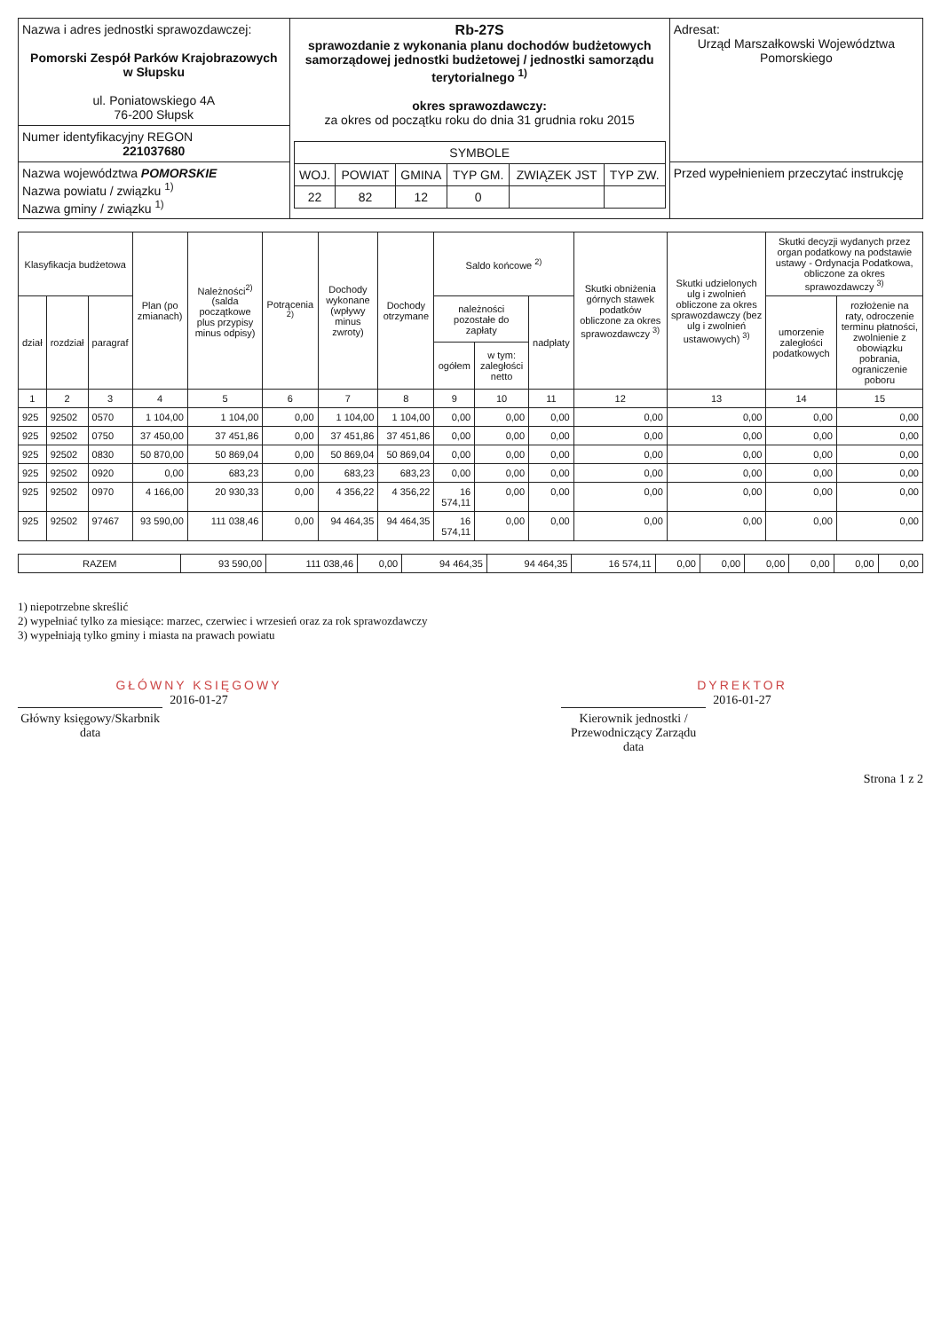| Nazwa i adres jednostki sprawozdawczej: Pomorski Zespół Parków Krajobrazowych w Słupsku ul. Poniatowskiego 4A 76-200 Słupsk | Rb-27S sprawozdanie z wykonania planu dochodów budżetowych samorządowej jednostki budżetowej / jednostki samorządu terytorialnego <sup>1)</sup> okres sprawozdawczy: za okres od początku roku do dnia 31 grudnia roku 2015 / SYMBOLE / / / / / / / --- / --- / --- / --- / --- / --- / / WOJ. / POWIAT / GMINA / TYP GM. / ZWIĄZEK JST / TYP ZW. / / 22 / 82 / 12 / 0 / / / | Adresat: Urząd Marszałkowski Województwa Pomorskiego |
| Numer identyfikacyjny REGON 221037680 | | |
| Nazwa województwa POMORSKIE Nazwa powiatu / związku <sup>1)</sup> Nazwa gminy / związku <sup>1)</sup> | | Przed wypełnieniem przeczytać instrukcję |
| Klasyfikacja budżetowa | | | Plan (po zmianach) | Należności<sup>2)</sup> (salda początkowe plus przypisy minus odpisy) | Potrącenia <sup>2)</sup> | Dochody wykonane (wpływy minus zwroty) | Dochody otrzymane | Saldo końcowe <sup>2)</sup> | | | Skutki obniżenia górnych stawek podatków obliczone za okres sprawozdawczy <sup>3)</sup> | Skutki udzielonych ulg i zwolnień obliczone za okres sprawozdawczy (bez ulg i zwolnień ustawowych) <sup>3)</sup> | Skutki decyzji wydanych przez organ podatkowy na podstawie ustawy - Ordynacja Podatkowa, obliczone za okres sprawozdawczy <sup>3)</sup> | |
| --- | --- | --- | --- | --- | --- | --- | --- | --- | --- | --- | --- | --- | --- | --- |
| dział | rozdział | paragraf | | | | | | należności pozostałe do zapłaty | | nadpłaty | | | umorzenie zaległości podatkowych | rozłożenie na raty, odroczenie terminu płatności, zwolnienie z obowiązku pobrania, ograniczenie poboru |
| | | | | | | | | ogółem | w tym: zaległości netto | | | | | |
| 1 | 2 | 3 | 4 | 5 | 6 | 7 | 8 | 9 | 10 | 11 | 12 | 13 | 14 | 15 |
| 925 | 92502 | 0570 | 1 104,00 | 1 104,00 | 0,00 | 1 104,00 | 1 104,00 | 0,00 | 0,00 | 0,00 | 0,00 | 0,00 | 0,00 | 0,00 |
| 925 | 92502 | 0750 | 37 450,00 | 37 451,86 | 0,00 | 37 451,86 | 37 451,86 | 0,00 | 0,00 | 0,00 | 0,00 | 0,00 | 0,00 | 0,00 |
| 925 | 92502 | 0830 | 50 870,00 | 50 869,04 | 0,00 | 50 869,04 | 50 869,04 | 0,00 | 0,00 | 0,00 | 0,00 | 0,00 | 0,00 | 0,00 |
| 925 | 92502 | 0920 | 0,00 | 683,23 | 0,00 | 683,23 | 683,23 | 0,00 | 0,00 | 0,00 | 0,00 | 0,00 | 0,00 | 0,00 |
| 925 | 92502 | 0970 | 4 166,00 | 20 930,33 | 0,00 | 4 356,22 | 4 356,22 | 16 574,11 | 0,00 | 0,00 | 0,00 | 0,00 | 0,00 | 0,00 |
| 925 | 92502 | 97467 | 93 590,00 | 111 038,46 | 0,00 | 94 464,35 | 94 464,35 | 16 574,11 | 0,00 | 0,00 | 0,00 | 0,00 | 0,00 | 0,00 |
| RAZEM | 93 590,00 | 111 038,46 | 0,00 | 94 464,35 | 94 464,35 | 16 574,11 | 0,00 | 0,00 | 0,00 | 0,00 | 0,00 | 0,00 |
1) niepotrzebne skreślić
2) wypełniać tylko za miesiące: marzec, czerwiec i wrzesień oraz za rok sprawozdawczy
3) wypełniają tylko gminy i miasta na prawach powiatu
GŁÓWNY KSIĘGOWY
2016-01-27
Główny księgowy/Skarbnik
data
DYREKTOR
2016-01-27
Kierownik jednostki / Przewodniczący Zarządu
data
Strona 1 z 2